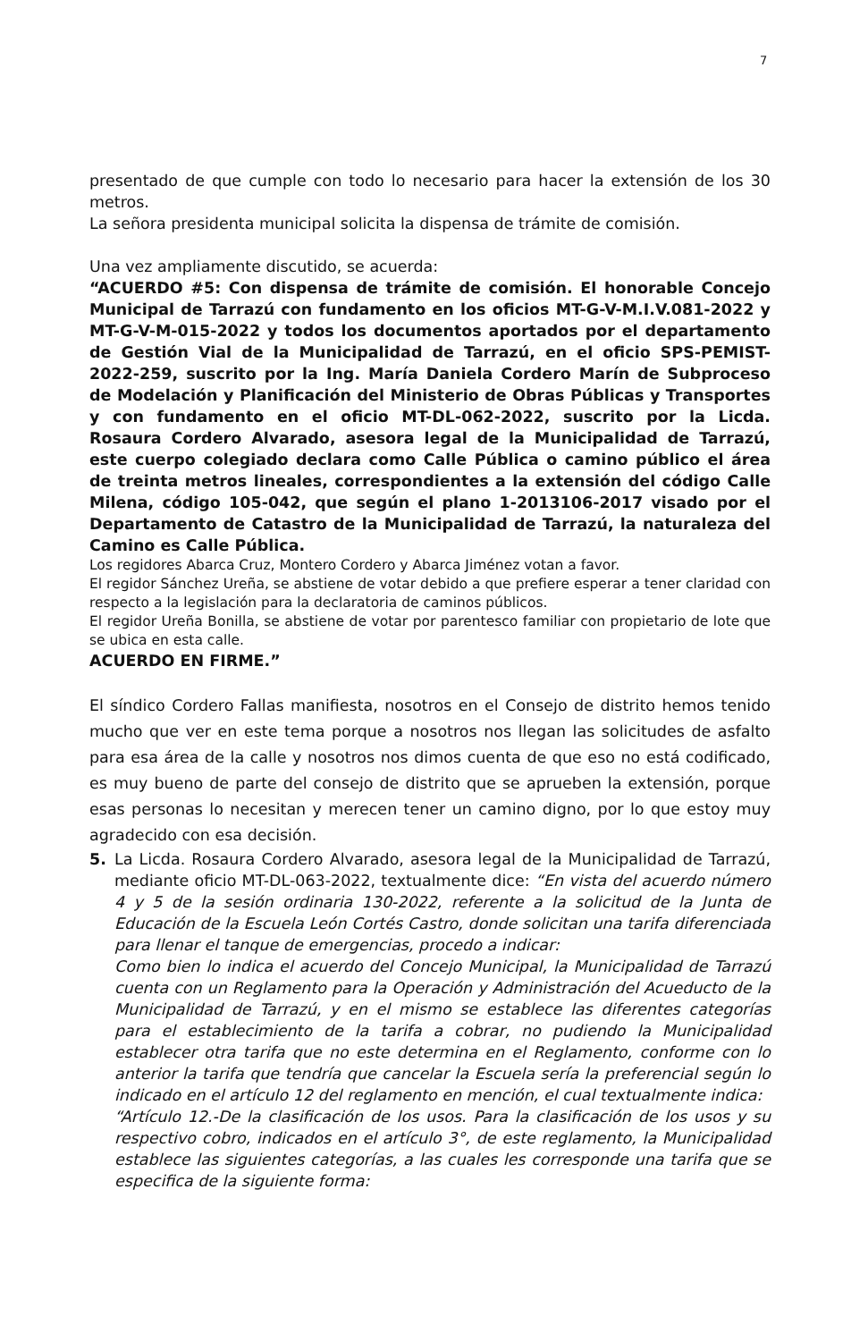7
presentado de que cumple con todo lo necesario para hacer la extensión de los 30 metros.
La señora presidenta municipal solicita la dispensa de trámite de comisión.
Una vez ampliamente discutido, se acuerda:
“ACUERDO #5: Con dispensa de trámite de comisión. El honorable Concejo Municipal de Tarrazú con fundamento en los oficios MT-G-V-M.I.V.081-2022 y MT-G-V-M-015-2022 y todos los documentos aportados por el departamento de Gestión Vial de la Municipalidad de Tarrazú, en el oficio SPS-PEMIST-2022-259, suscrito por la Ing. María Daniela Cordero Marín de Subproceso de Modelación y Planificación del Ministerio de Obras Públicas y Transportes y con fundamento en el oficio MT-DL-062-2022, suscrito por la Licda. Rosaura Cordero Alvarado, asesora legal de la Municipalidad de Tarrazú, este cuerpo colegiado declara como Calle Pública o camino público el área de treinta metros lineales, correspondientes a la extensión del código Calle Milena, código 105-042, que según el plano 1-2013106-2017 visado por el Departamento de Catastro de la Municipalidad de Tarrazú, la naturaleza del Camino es Calle Pública.
Los regidores Abarca Cruz, Montero Cordero y Abarca Jiménez votan a favor.
El regidor Sánchez Ureña, se abstiene de votar debido a que prefiere esperar a tener claridad con respecto a la legislación para la declaratoria de caminos públicos.
El regidor Ureña Bonilla, se abstiene de votar por parentesco familiar con propietario de lote que se ubica en esta calle.
ACUERDO EN FIRME.”
El síndico Cordero Fallas manifiesta, nosotros en el Consejo de distrito hemos tenido mucho que ver en este tema porque a nosotros nos llegan las solicitudes de asfalto para esa área de la calle y nosotros nos dimos cuenta de que eso no está codificado, es muy bueno de parte del consejo de distrito que se aprueben la extensión, porque esas personas lo necesitan y merecen tener un camino digno, por lo que estoy muy agradecido con esa decisión.
5. La Licda. Rosaura Cordero Alvarado, asesora legal de la Municipalidad de Tarrazú, mediante oficio MT-DL-063-2022, textualmente dice: “En vista del acuerdo número 4 y 5 de la sesión ordinaria 130-2022, referente a la solicitud de la Junta de Educación de la Escuela León Cortés Castro, donde solicitan una tarifa diferenciada para llenar el tanque de emergencias, procedo a indicar:
Como bien lo indica el acuerdo del Concejo Municipal, la Municipalidad de Tarrazú cuenta con un Reglamento para la Operación y Administración del Acueducto de la Municipalidad de Tarrazú, y en el mismo se establece las diferentes categorías para el establecimiento de la tarifa a cobrar, no pudiendo la Municipalidad establecer otra tarifa que no este determina en el Reglamento, conforme con lo anterior la tarifa que tendría que cancelar la Escuela sería la preferencial según lo indicado en el artículo 12 del reglamento en mención, el cual textualmente indica:
“Artículo 12.-De la clasificación de los usos. Para la clasificación de los usos y su respectivo cobro, indicados en el artículo 3°, de este reglamento, la Municipalidad establece las siguientes categorías, a las cuales les corresponde una tarifa que se especifica de la siguiente forma: